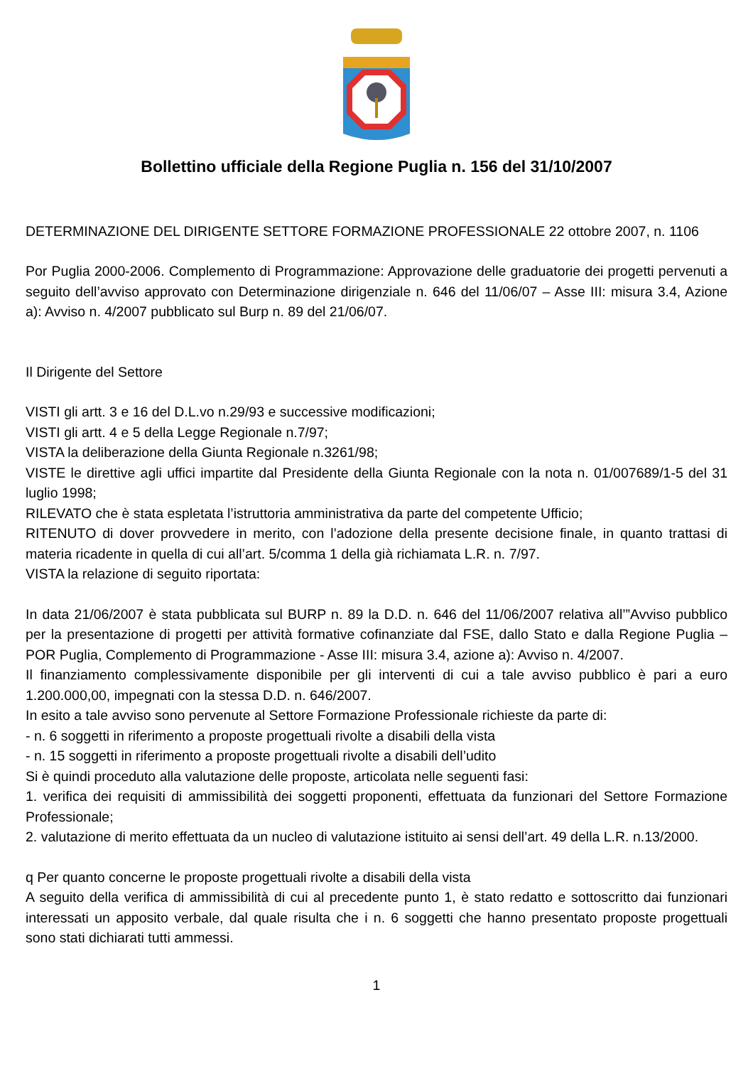Bollettino ufficiale della Regione Puglia n. 156 del 31/10/2007
DETERMINAZIONE DEL DIRIGENTE SETTORE FORMAZIONE PROFESSIONALE 22 ottobre 2007, n. 1106
Por Puglia 2000-2006. Complemento di Programmazione: Approvazione delle graduatorie dei progetti pervenuti a seguito dell’avviso approvato con Determinazione dirigenziale n. 646 del 11/06/07 – Asse III: misura 3.4, Azione a): Avviso n. 4/2007 pubblicato sul Burp n. 89 del 21/06/07.
Il Dirigente del Settore
VISTI gli artt. 3 e 16 del D.L.vo n.29/93 e successive modificazioni;
VISTI gli artt. 4 e 5 della Legge Regionale n.7/97;
VISTA la deliberazione della Giunta Regionale n.3261/98;
VISTE le direttive agli uffici impartite dal Presidente della Giunta Regionale con la nota n. 01/007689/1-5 del 31 luglio 1998;
RILEVATO che è stata espletata l’istruttoria amministrativa da parte del competente Ufficio;
RITENUTO di dover provvedere in merito, con l’adozione della presente decisione finale, in quanto trattasi di materia ricadente in quella di cui all’art. 5/comma 1 della già richiamata L.R. n. 7/97.
VISTA la relazione di seguito riportata:
In data 21/06/2007 è stata pubblicata sul BURP n. 89 la D.D. n. 646 del 11/06/2007 relativa all’”Avviso pubblico per la presentazione di progetti per attività formative cofinanziate dal FSE, dallo Stato e dalla Regione Puglia – POR Puglia, Complemento di Programmazione - Asse III: misura 3.4, azione a): Avviso n. 4/2007.
Il finanziamento complessivamente disponibile per gli interventi di cui a tale avviso pubblico è pari a euro 1.200.000,00, impegnati con la stessa D.D. n. 646/2007.
In esito a tale avviso sono pervenute al Settore Formazione Professionale richieste da parte di:
- n. 6 soggetti in riferimento a proposte progettuali rivolte a disabili della vista
- n. 15 soggetti in riferimento a proposte progettuali rivolte a disabili dell’udito
Si è quindi proceduto alla valutazione delle proposte, articolata nelle seguenti fasi:
1. verifica dei requisiti di ammissibilità dei soggetti proponenti, effettuata da funzionari del Settore Formazione Professionale;
2. valutazione di merito effettuata da un nucleo di valutazione istituito ai sensi dell’art. 49 della L.R. n.13/2000.
q Per quanto concerne le proposte progettuali rivolte a disabili della vista
A seguito della verifica di ammissibilità di cui al precedente punto 1, è stato redatto e sottoscritto dai funzionari interessati un apposito verbale, dal quale risulta che i n. 6 soggetti che hanno presentato proposte progettuali sono stati dichiarati tutti ammessi.
1